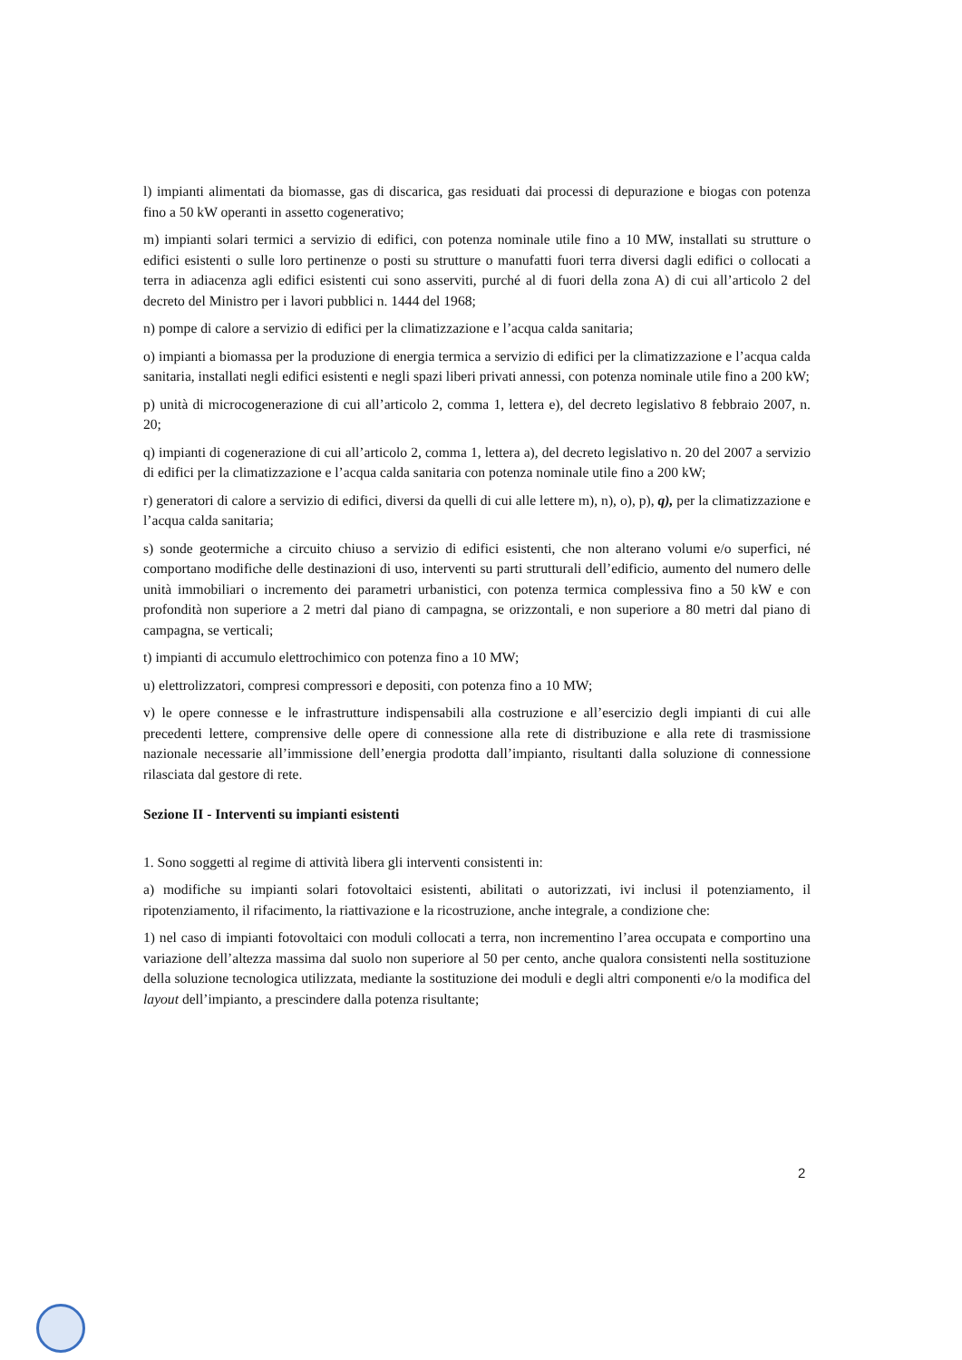l) impianti alimentati da biomasse, gas di discarica, gas residuati dai processi di depurazione e biogas con potenza fino a 50 kW operanti in assetto cogenerativo;
m) impianti solari termici a servizio di edifici, con potenza nominale utile fino a 10 MW, installati su strutture o edifici esistenti o sulle loro pertinenze o posti su strutture o manufatti fuori terra diversi dagli edifici o collocati a terra in adiacenza agli edifici esistenti cui sono asserviti, purché al di fuori della zona A) di cui all’articolo 2 del decreto del Ministro per i lavori pubblici n. 1444 del 1968;
n) pompe di calore a servizio di edifici per la climatizzazione e l’acqua calda sanitaria;
o) impianti a biomassa per la produzione di energia termica a servizio di edifici per la climatizzazione e l’acqua calda sanitaria, installati negli edifici esistenti e negli spazi liberi privati annessi, con potenza nominale utile fino a 200 kW;
p) unità di microcogenerazione di cui all’articolo 2, comma 1, lettera e), del decreto legislativo 8 febbraio 2007, n. 20;
q) impianti di cogenerazione di cui all’articolo 2, comma 1, lettera a), del decreto legislativo n. 20 del 2007 a servizio di edifici per la climatizzazione e l’acqua calda sanitaria con potenza nominale utile fino a 200 kW;
r) generatori di calore a servizio di edifici, diversi da quelli di cui alle lettere m), n), o), p), q), per la climatizzazione e l’acqua calda sanitaria;
s) sonde geotermiche a circuito chiuso a servizio di edifici esistenti, che non alterano volumi e/o superfici, né comportano modifiche delle destinazioni di uso, interventi su parti strutturali dell’edificio, aumento del numero delle unità immobiliari o incremento dei parametri urbanistici, con potenza termica complessiva fino a 50 kW e con profondità non superiore a 2 metri dal piano di campagna, se orizzontali, e non superiore a 80 metri dal piano di campagna, se verticali;
t) impianti di accumulo elettrochimico con potenza fino a 10 MW;
u) elettrolizzatori, compresi compressori e depositi, con potenza fino a 10 MW;
v) le opere connesse e le infrastrutture indispensabili alla costruzione e all’esercizio degli impianti di cui alle precedenti lettere, comprensive delle opere di connessione alla rete di distribuzione e alla rete di trasmissione nazionale necessarie all’immissione dell’energia prodotta dall’impianto, risultanti dalla soluzione di connessione rilasciata dal gestore di rete.
Sezione II - Interventi su impianti esistenti
1. Sono soggetti al regime di attività libera gli interventi consistenti in:
a) modifiche su impianti solari fotovoltaici esistenti, abilitati o autorizzati, ivi inclusi il potenziamento, il ripotenziamento, il rifacimento, la riattivazione e la ricostruzione, anche integrale, a condizione che:
1) nel caso di impianti fotovoltaici con moduli collocati a terra, non incrementino l’area occupata e comportino una variazione dell’altezza massima dal suolo non superiore al 50 per cento, anche qualora consistenti nella sostituzione della soluzione tecnologica utilizzata, mediante la sostituzione dei moduli e degli altri componenti e/o la modifica del layout dell’impianto, a prescindere dalla potenza risultante;
2